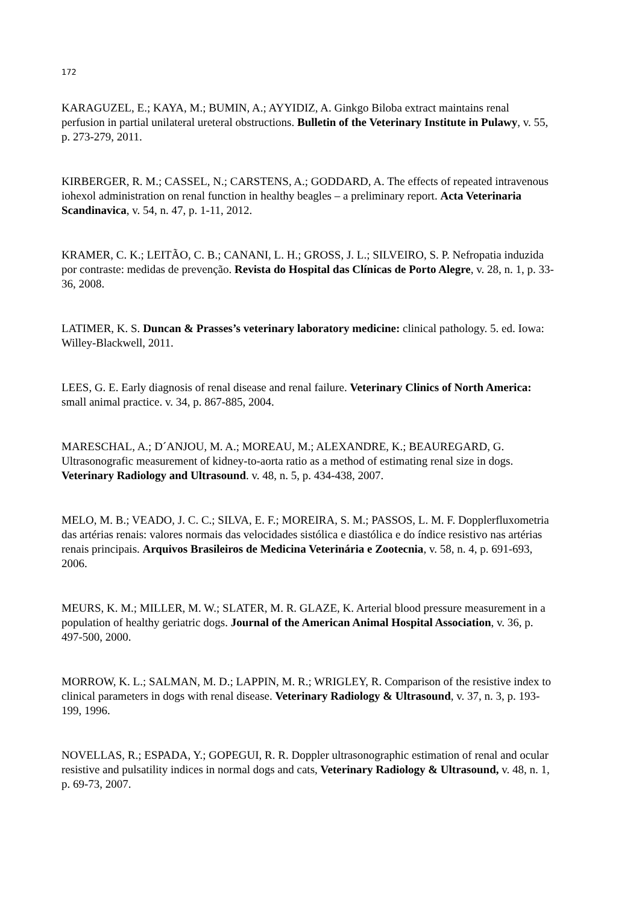172
KARAGUZEL, E.; KAYA, M.; BUMIN, A.; AYYIDIZ, A. Ginkgo Biloba extract maintains renal perfusion in partial unilateral ureteral obstructions. Bulletin of the Veterinary Institute in Pulawy, v. 55, p. 273-279, 2011.
KIRBERGER, R. M.; CASSEL, N.; CARSTENS, A.; GODDARD, A. The effects of repeated intravenous iohexol administration on renal function in healthy beagles – a preliminary report. Acta Veterinaria Scandinavica, v. 54, n. 47, p. 1-11, 2012.
KRAMER, C. K.; LEITÃO, C. B.; CANANI, L. H.; GROSS, J. L.; SILVEIRO, S. P. Nefropatia induzida por contraste: medidas de prevenção. Revista do Hospital das Clínicas de Porto Alegre, v. 28, n. 1, p. 33-36, 2008.
LATIMER, K. S. Duncan & Prasses’s veterinary laboratory medicine: clinical pathology. 5. ed. Iowa: Willey-Blackwell, 2011.
LEES, G. E. Early diagnosis of renal disease and renal failure. Veterinary Clinics of North America: small animal practice. v. 34, p. 867-885, 2004.
MARESCHAL, A.; D´ANJOU, M. A.; MOREAU, M.; ALEXANDRE, K.; BEAUREGARD, G. Ultrasonografic measurement of kidney-to-aorta ratio as a method of estimating renal size in dogs. Veterinary Radiology and Ultrasound. v. 48, n. 5, p. 434-438, 2007.
MELO, M. B.; VEADO, J. C. C.; SILVA, E. F.; MOREIRA, S. M.; PASSOS, L. M. F. Dopplerfluxometria das artérias renais: valores normais das velocidades sistólica e diastólica e do índice resistivo nas artérias renais principais. Arquivos Brasileiros de Medicina Veterinária e Zootecnia, v. 58, n. 4, p. 691-693, 2006.
MEURS, K. M.; MILLER, M. W.; SLATER, M. R. GLAZE, K. Arterial blood pressure measurement in a population of healthy geriatric dogs. Journal of the American Animal Hospital Association, v. 36, p. 497-500, 2000.
MORROW, K. L.; SALMAN, M. D.; LAPPIN, M. R.; WRIGLEY, R. Comparison of the resistive index to clinical parameters in dogs with renal disease. Veterinary Radiology & Ultrasound, v. 37, n. 3, p. 193-199, 1996.
NOVELLAS, R.; ESPADA, Y.; GOPEGUI, R. R. Doppler ultrasonographic estimation of renal and ocular resistive and pulsatility indices in normal dogs and cats, Veterinary Radiology & Ultrasound, v. 48, n. 1, p. 69-73, 2007.